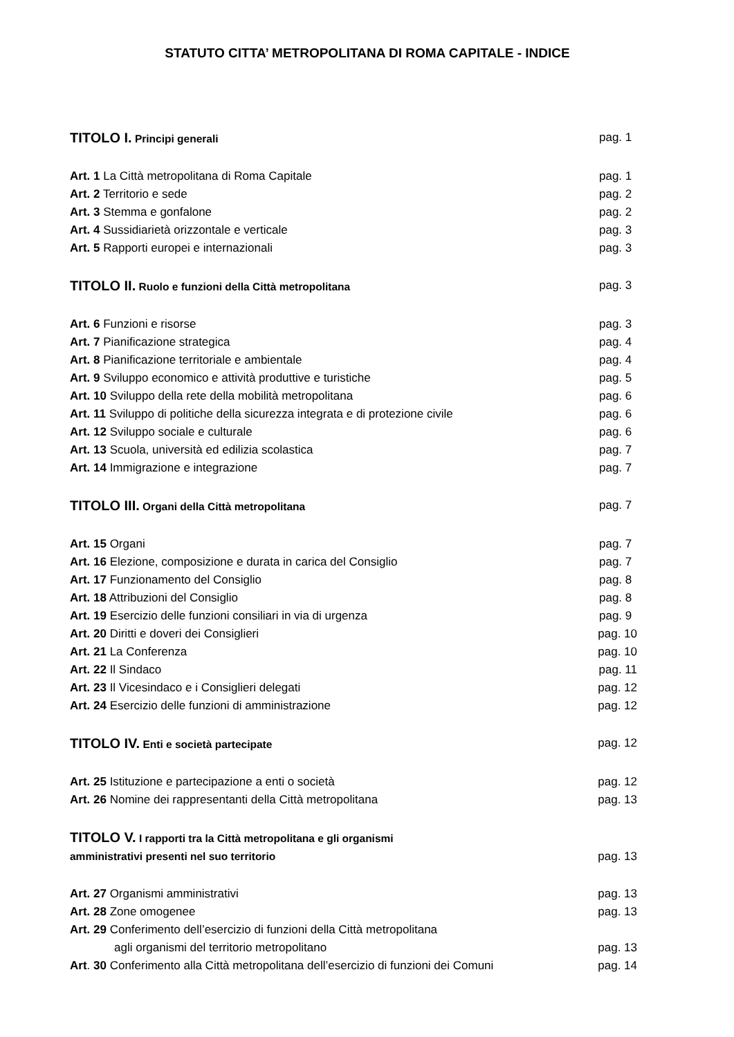STATUTO CITTA’ METROPOLITANA DI ROMA CAPITALE - INDICE
TITOLO I. Principi generali pag. 1
Art. 1 La Città metropolitana di Roma Capitale pag. 1
Art. 2 Territorio e sede pag. 2
Art. 3 Stemma e gonfalone pag. 2
Art. 4 Sussidiarietà orizzontale e verticale pag. 3
Art. 5 Rapporti europei e internazionali pag. 3
TITOLO II. Ruolo e funzioni della Città metropolitana pag. 3
Art. 6 Funzioni e risorse pag. 3
Art. 7 Pianificazione strategica pag. 4
Art. 8 Pianificazione territoriale e ambientale pag. 4
Art. 9 Sviluppo economico e attività produttive e turistiche pag. 5
Art. 10 Sviluppo della rete della mobilità metropolitana pag. 6
Art. 11 Sviluppo di politiche della sicurezza integrata e di protezione civile
pag. 6
Art. 12 Sviluppo sociale e culturale pag. 6
Art. 13 Scuola, università ed edilizia scolastica pag. 7
Art. 14 Immigrazione e integrazione pag. 7
TITOLO III. Organi della Città metropolitana pag. 7
Art. 15 Organi pag. 7
Art. 16 Elezione, composizione e durata in carica del Consiglio pag. 7
Art. 17 Funzionamento del Consiglio pag. 8
Art. 18 Attribuzioni del Consiglio pag. 8
Art. 19 Esercizio delle funzioni consiliari in via di urgenza pag. 9
Art. 20 Diritti e doveri dei Consiglieri pag. 10
Art. 21 La Conferenza pag. 10
Art. 22 Il Sindaco pag. 11
Art. 23 Il Vicesindaco e i Consiglieri delegati pag. 12
Art. 24 Esercizio delle funzioni di amministrazione pag. 12
TITOLO IV. Enti e società partecipate pag. 12
Art. 25 Istituzione e partecipazione a enti o società pag. 12
Art. 26 Nomine dei rappresentanti della Città metropolitana pag. 13
TITOLO V. I rapporti tra la Città metropolitana e gli organismi
amministrativi presenti nel suo territorio
pag. 13
Art. 27 Organismi amministrativi pag. 13
Art. 28 Zone omogenee pag. 13
Art. 29 Conferimento dell’esercizio di funzioni della Città metropolitana
agli organismi del territorio metropolitano
pag. 13
Art. 30 Conferimento alla Città metropolitana dell’esercizio di funzioni dei Comuni
pag. 14